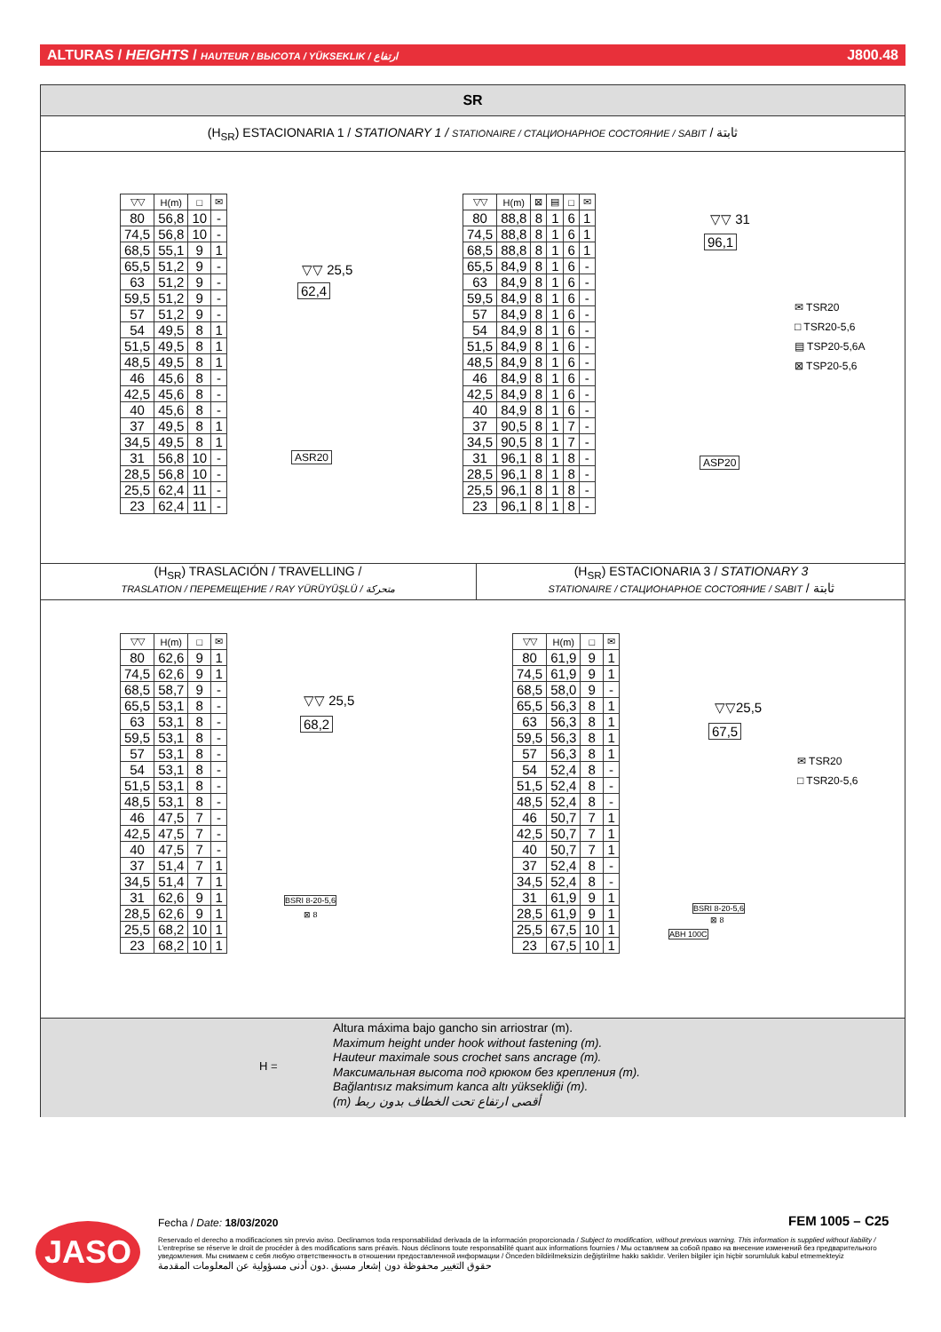ALTURAS / HEIGHTS / HAUTEUR / ВЫСОТА / YÜKSEKLIK / ارتفاع J800.48
SR
(H<sub>SR</sub>) ESTACIONARIA 1 / STATIONARY 1 / STATIONAIRE / СТАЦИОНАРНОЕ СОСТОЯНИЕ / SABIT / ثابتة
| ▽▽ | H(m) | □ | ✉ |
| --- | --- | --- | --- |
| 80 | 56,8 | 10 | - |
| 74,5 | 56,8 | 10 | - |
| 68,5 | 55,1 | 9 | 1 |
| 65,5 | 51,2 | 9 | - |
| 63 | 51,2 | 9 | - |
| 59,5 | 51,2 | 9 | - |
| 57 | 51,2 | 9 | - |
| 54 | 49,5 | 8 | 1 |
| 51,5 | 49,5 | 8 | 1 |
| 48,5 | 49,5 | 8 | 1 |
| 46 | 45,6 | 8 | - |
| 42,5 | 45,6 | 8 | - |
| 40 | 45,6 | 8 | - |
| 37 | 49,5 | 8 | 1 |
| 34,5 | 49,5 | 8 | 1 |
| 31 | 56,8 | 10 | - |
| 28,5 | 56,8 | 10 | - |
| 25,5 | 62,4 | 11 | - |
| 23 | 62,4 | 11 | - |
▽▽ 25,5
62,4
ASR20
| ▽▽ | H(m) | ⊠ | ▤ | □ | ✉ |
| --- | --- | --- | --- | --- | --- |
| 80 | 88,8 | 8 | 1 | 6 | 1 |
| 74,5 | 88,8 | 8 | 1 | 6 | 1 |
| 68,5 | 88,8 | 8 | 1 | 6 | 1 |
| 65,5 | 84,9 | 8 | 1 | 6 | - |
| 63 | 84,9 | 8 | 1 | 6 | - |
| 59,5 | 84,9 | 8 | 1 | 6 | - |
| 57 | 84,9 | 8 | 1 | 6 | - |
| 54 | 84,9 | 8 | 1 | 6 | - |
| 51,5 | 84,9 | 8 | 1 | 6 | - |
| 48,5 | 84,9 | 8 | 1 | 6 | - |
| 46 | 84,9 | 8 | 1 | 6 | - |
| 42,5 | 84,9 | 8 | 1 | 6 | - |
| 40 | 84,9 | 8 | 1 | 6 | - |
| 37 | 90,5 | 8 | 1 | 7 | - |
| 34,5 | 90,5 | 8 | 1 | 7 | - |
| 31 | 96,1 | 8 | 1 | 8 | - |
| 28,5 | 96,1 | 8 | 1 | 8 | - |
| 25,5 | 96,1 | 8 | 1 | 8 | - |
| 23 | 96,1 | 8 | 1 | 8 | - |
▽▽ 31
96,1
ASP20
✉ TSR20
□ TSR20-5,6
▤ TSP20-5,6A
⊠ TSP20-5,6
(H<sub>SR</sub>) TRASLACIÓN / TRAVELLING /
TRASLATION / ПЕРЕМЕЩЕНИЕ / RAY YÜRÜYÜŞLÜ / متحركة
(H<sub>SR</sub>) ESTACIONARIA 3 / STATIONARY 3
STATIONAIRE / СТАЦИОНАРНОЕ СОСТОЯНИЕ / SABIT / ثابتة
| ▽▽ | H(m) | □ | ✉ |
| --- | --- | --- | --- |
| 80 | 62,6 | 9 | 1 |
| 74,5 | 62,6 | 9 | 1 |
| 68,5 | 58,7 | 9 | - |
| 65,5 | 53,1 | 8 | - |
| 63 | 53,1 | 8 | - |
| 59,5 | 53,1 | 8 | - |
| 57 | 53,1 | 8 | - |
| 54 | 53,1 | 8 | - |
| 51,5 | 53,1 | 8 | - |
| 48,5 | 53,1 | 8 | - |
| 46 | 47,5 | 7 | - |
| 42,5 | 47,5 | 7 | - |
| 40 | 47,5 | 7 | - |
| 37 | 51,4 | 7 | 1 |
| 34,5 | 51,4 | 7 | 1 |
| 31 | 62,6 | 9 | 1 |
| 28,5 | 62,6 | 9 | 1 |
| 25,5 | 68,2 | 10 | 1 |
| 23 | 68,2 | 10 | 1 |
▽▽ 25,5
68,2
BSRI 8-20-5,6
⊠ 8
| ▽▽ | H(m) | □ | ✉ |
| --- | --- | --- | --- |
| 80 | 61,9 | 9 | 1 |
| 74,5 | 61,9 | 9 | 1 |
| 68,5 | 58,0 | 9 | - |
| 65,5 | 56,3 | 8 | 1 |
| 63 | 56,3 | 8 | 1 |
| 59,5 | 56,3 | 8 | 1 |
| 57 | 56,3 | 8 | 1 |
| 54 | 52,4 | 8 | - |
| 51,5 | 52,4 | 8 | - |
| 48,5 | 52,4 | 8 | - |
| 46 | 50,7 | 7 | 1 |
| 42,5 | 50,7 | 7 | 1 |
| 40 | 50,7 | 7 | 1 |
| 37 | 52,4 | 8 | - |
| 34,5 | 52,4 | 8 | - |
| 31 | 61,9 | 9 | 1 |
| 28,5 | 61,9 | 9 | 1 |
| 25,5 | 67,5 | 10 | 1 |
| 23 | 67,5 | 10 | 1 |
▽▽25,5
67,5
BSRI 8-20-5,6
⊠ 8
ABH 100C
✉ TSR20
□ TSR20-5,6
H =
Altura máxima bajo gancho sin arriostrar (m).
Maximum height under hook without fastening (m).
Hauteur maximale sous crochet sans ancrage (m).
Максимальная высота под крюком без крепления (m).
Bağlantısız maksimum kanca altı yüksekliği (m).
(m) أقصى ارتفاع تحت الخطاف بدون ربط
JASO Fecha / Date: 18/03/2020 FEM 1005 – C25
Reservado el derecho a modificaciones sin previo aviso. Declinamos toda responsabilidad derivada de la información proporcionada / Subject to modification, without previous warning. This information is supplied without liability / L'entreprise se réserve le droit de procéder à des modifications sans préavis. Nous déclinons toute responsabilité quant aux informations fournies / Мы оставляем за собой право на внесение изменений без предварительного уведомления. Мы снимаем с себя любую ответственность в отношении предоставленной информации / Önceden bildirilmeksizin değiştirilme hakkı saklıdır. Verilen bilgiler için hiçbir sorumluluk kabul etmemekteyiz
حقوق التغيير محفوظة دون إشعار مسبق .دون أدنى مسؤولية عن المعلومات المقدمة